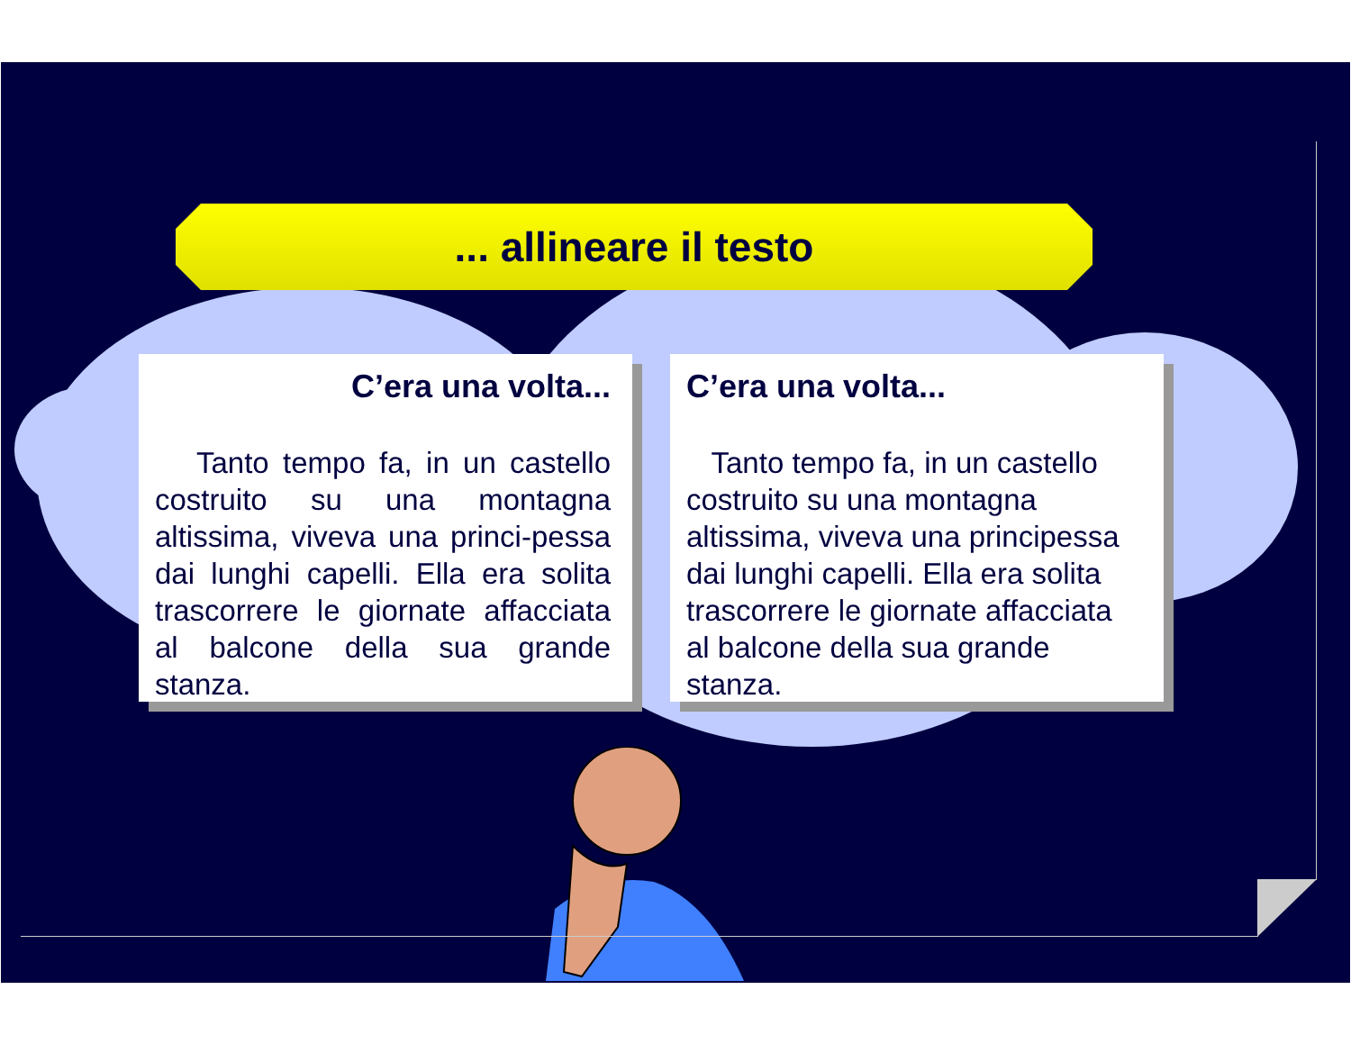... allineare il testo
C’era una volta...
Tanto tempo fa, in un castello costruito su una montagna altissima, viveva una princi-pessa dai lunghi capelli. Ella era solita trascorrere le giornate affacciata al balcone della sua grande stanza.
C’era una volta...
Tanto tempo fa, in un castello costruito su una montagna altissima, viveva una principessa dai lunghi capelli. Ella era solita trascorrere le giornate affacciata al balcone della sua grande stanza.